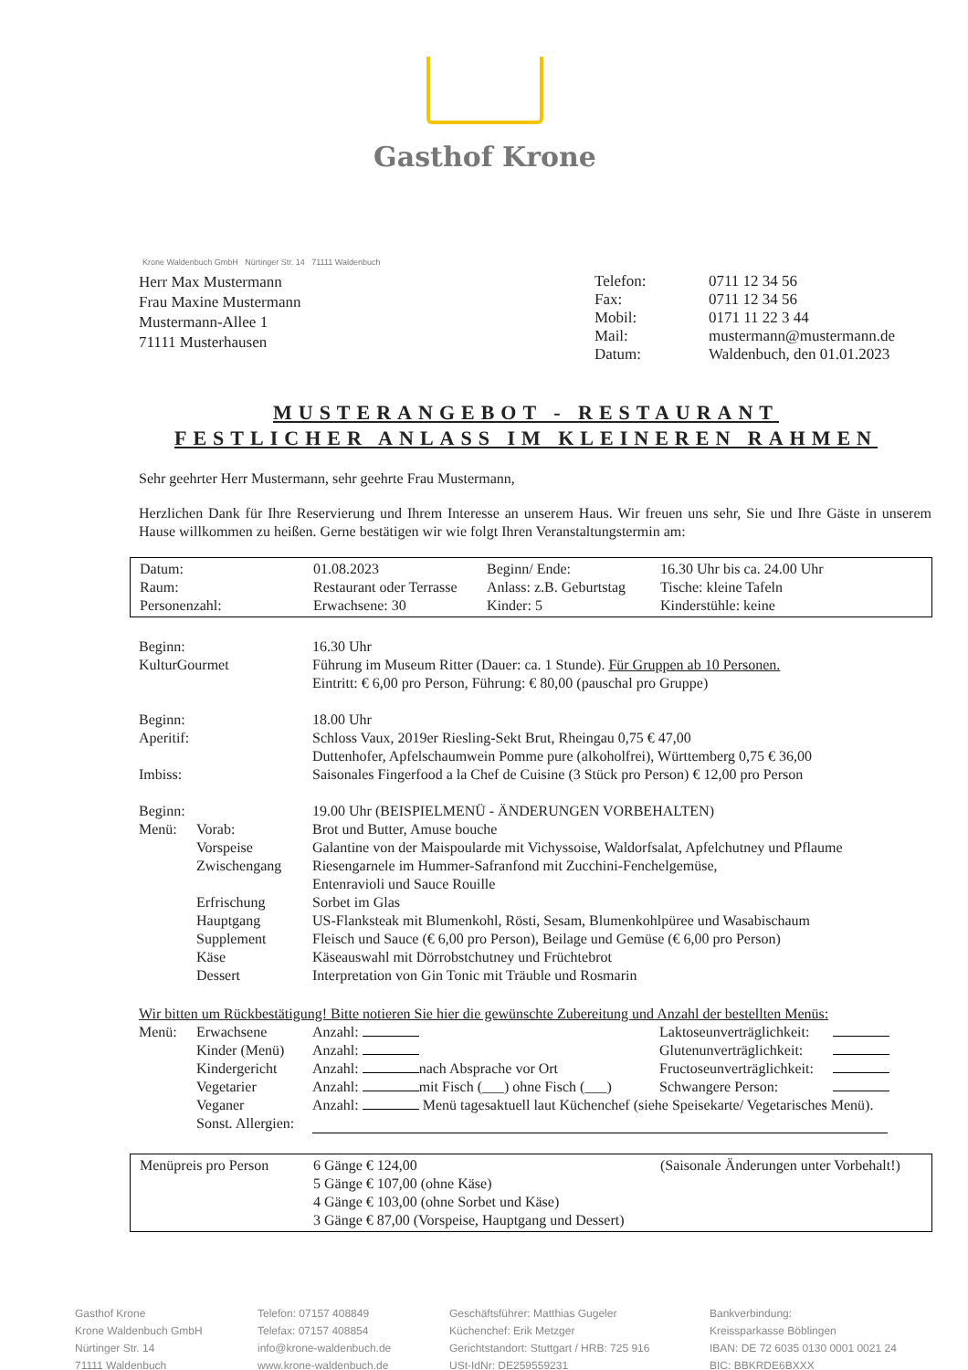Gasthof Krone
Krone Waldenbuch GmbH Nürtinger Str. 14 71111 Waldenbuch
Herr Max Mustermann
Frau Maxine Mustermann
Mustermann-Allee 1
71111 Musterhausen
| Telefon: | 0711 12 34 56 |
| Fax: | 0711 12 34 56 |
| Mobil: | 0171 11 22 3 44 |
| Mail: | mustermann@mustermann.de |
| Datum: | Waldenbuch, den 01.01.2023 |
MUSTERANGEBOT - RESTAURANT
FESTLICHER ANLASS IM KLEINEREN RAHMEN
Sehr geehrter Herr Mustermann, sehr geehrte Frau Mustermann,
Herzlichen Dank für Ihre Reservierung und Ihrem Interesse an unserem Haus. Wir freuen uns sehr, Sie und Ihre Gäste in unserem Hause willkommen zu heißen. Gerne bestätigen wir wie folgt Ihren Veranstaltungstermin am:
| Datum: | 01.08.2023 | Beginn/ Ende: | 16.30 Uhr bis ca. 24.00 Uhr |
| Raum: | Restaurant oder Terrasse | Anlass: z.B. Geburtstag | Tische: kleine Tafeln |
| Personenzahl: | Erwachsene: 30 | Kinder: 5 | Kinderstühle: keine |
| Beginn: | | 16.30 Uhr |
| KulturGourmet | | Führung im Museum Ritter (Dauer: ca. 1 Stunde). Für Gruppen ab 10 Personen. Eintritt: € 6,00 pro Person, Führung: € 80,00 (pauschal pro Gruppe) |
| Beginn: | | 18.00 Uhr |
| Aperitif: | | Schloss Vaux, 2019er Riesling-Sekt Brut, Rheingau 0,75 € 47,00 Duttenhofer, Apfelschaumwein Pomme pure (alkoholfrei), Württemberg 0,75 € 36,00 |
| Imbiss: | | Saisonales Fingerfood a la Chef de Cuisine (3 Stück pro Person) € 12,00 pro Person |
| Beginn: | | 19.00 Uhr (BEISPIELMENÜ - ÄNDERUNGEN VORBEHALTEN) |
| Menü: | Vorab: | Brot und Butter, Amuse bouche |
| | Vorspeise | Galantine von der Maispoularde mit Vichyssoise, Waldorfsalat, Apfelchutney und Pflaume |
| | Zwischengang | Riesengarnele im Hummer-Safranfond mit Zucchini-Fenchelgemüse, Entenravioli und Sauce Rouille |
| | Erfrischung | Sorbet im Glas |
| | Hauptgang | US-Flanksteak mit Blumenkohl, Rösti, Sesam, Blumenkohlpüree und Wasabischaum |
| | Supplement | Fleisch und Sauce (€ 6,00 pro Person), Beilage und Gemüse (€ 6,00 pro Person) |
| | Käse | Käseauswahl mit Dörrobstchutney und Früchtebrot |
| | Dessert | Interpretation von Gin Tonic mit Träuble und Rosmarin |
Wir bitten um Rückbestätigung! Bitte notieren Sie hier die gewünschte Zubereitung und Anzahl der bestellten Menüs:
| Menü: | Erwachsene | Anzahl: | Laktoseunverträglichkeit: | |
| | Kinder (Menü) | Anzahl: | Glutenunverträglichkeit: | |
| | Kindergericht | Anzahl: nach Absprache vor Ort | Fructoseunverträglichkeit: | |
| | Vegetarier | Anzahl: mit Fisch (___) ohne Fisch (___) | Schwangere Person: | |
| | Veganer | Anzahl: Menü tagesaktuell laut Küchenchef (siehe Speisekarte/ Vegetarisches Menü). | | |
| | Sonst. Allergien: | | | |
| Menüpreis pro Person | 6 Gänge € 124,00 5 Gänge € 107,00 (ohne Käse) 4 Gänge € 103,00 (ohne Sorbet und Käse) 3 Gänge € 87,00 (Vorspeise, Hauptgang und Dessert) | (Saisonale Änderungen unter Vorbehalt!) |
Gasthof Krone
Krone Waldenbuch GmbH
Nürtinger Str. 14
71111 Waldenbuch
Telefon: 07157 408849
Telefax: 07157 408854
info@krone-waldenbuch.de
www.krone-waldenbuch.de
Geschäftsführer: Matthias Gugeler
Küchenchef: Erik Metzger
Gerichtstandort: Stuttgart / HRB: 725 916
USt-IdNr: DE259559231
Bankverbindung:
Kreissparkasse Böblingen
IBAN: DE 72 6035 0130 0001 0021 24
BIC: BBKRDE6BXXX